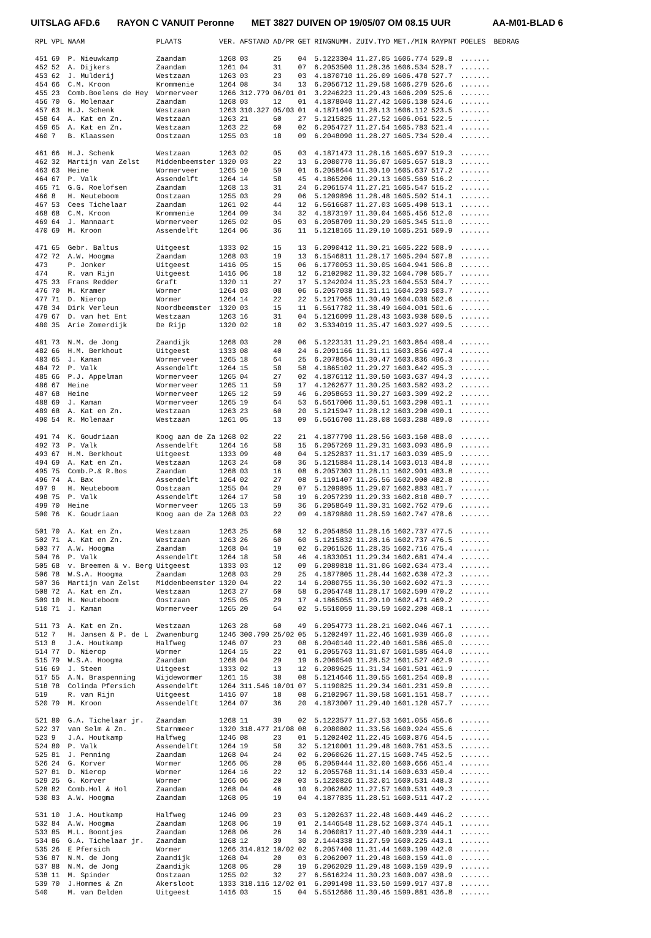UITSLAG AFD.6 RAYON C VANUIT Peronne MET 3827 DUIVEN OP 19/05/07 OM 08.15 UUR AA-M01-BLAD 6
| RPL | VPL | NAAM | PLAATS | VER. | AFSTAND | AD/PR | GET | RINGNUMM. | ZUIV.TYD | MET./MIN | RAYPNT | POELES | BEDRAG |
| --- | --- | --- | --- | --- | --- | --- | --- | --- | --- | --- | --- | --- | --- |
| 451 | 69 | P. Nieuwkamp | Zaandam | 1268 | 03 | 25 | 04 | 5.1223304 | 11.27.05 | 1606.774 | 529.8 | ....... | |
| 452 | 52 | A. Dijkers | Zaandam | 1261 | 04 | 31 | 07 | 6.2053500 | 11.28.36 | 1606.534 | 528.7 | ....... | |
| 453 | 62 | J. Mulderij | Westzaan | 1263 | 03 | 23 | 03 | 4.1870710 | 11.26.09 | 1606.478 | 527.7 | ....... | |
| 454 | 66 | C.M. Kroon | Krommenie | 1264 | 08 | 34 | 13 | 6.2056712 | 11.29.58 | 1606.279 | 526.6 | ....... | |
| 455 | 23 | Comb.Boelens de Hey | Wormerveer | 1266 | 312.779 | 06/01 | 01 | 3.2246223 | 11.29.43 | 1606.209 | 525.6 | ....... | |
| 456 | 70 | G. Molenaar | Zaandam | 1268 | 03 | 12 | 01 | 4.1878040 | 11.27.42 | 1606.130 | 524.6 | ....... | |
| 457 | 63 | H.J. Schenk | Westzaan | 1263 | 310.327 | 05/03 | 01 | 4.1871490 | 11.28.13 | 1606.112 | 523.5 | ....... | |
| 458 | 64 | A. Kat en Zn. | Westzaan | 1263 | 21 | 60 | 27 | 5.1215825 | 11.27.52 | 1606.061 | 522.5 | ....... | |
| 459 | 65 | A. Kat en Zn. | Westzaan | 1263 | 22 | 60 | 02 | 6.2054727 | 11.27.54 | 1605.783 | 521.4 | ....... | |
| 460 | 7 | B. Klaassen | Oostzaan | 1255 | 03 | 18 | 09 | 6.2048090 | 11.28.27 | 1605.734 | 520.4 | ....... | |
| 461 | 66 | H.J. Schenk | Westzaan | 1263 | 02 | 05 | 03 | 4.1871473 | 11.28.16 | 1605.697 | 519.3 | ....... | |
| 462 | 32 | Martijn van Zelst | Middenbeemster | 1320 | 03 | 22 | 13 | 6.2080770 | 11.36.07 | 1605.657 | 518.3 | ....... | |
| 463 | 63 | Heine | Wormerveer | 1265 | 10 | 59 | 01 | 6.2058644 | 11.30.10 | 1605.637 | 517.2 | ....... | |
| 464 | 67 | P. Valk | Assendelft | 1264 | 14 | 58 | 45 | 4.1865206 | 11.29.13 | 1605.569 | 516.2 | ....... | |
| 465 | 71 | G.G. Roelofsen | Zaandam | 1268 | 13 | 31 | 24 | 6.2061574 | 11.27.21 | 1605.547 | 515.2 | ....... | |
| 466 | 8 | H. Neuteboom | Oostzaan | 1255 | 03 | 29 | 06 | 5.1209896 | 11.28.48 | 1605.502 | 514.1 | ....... | |
| 467 | 53 | Cees Tichelaar | Zaandam | 1261 | 02 | 44 | 12 | 6.5616687 | 11.27.03 | 1605.490 | 513.1 | ....... | |
| 468 | 68 | C.M. Kroon | Krommenie | 1264 | 09 | 34 | 32 | 4.1873197 | 11.30.04 | 1605.456 | 512.0 | ....... | |
| 469 | 64 | J. Mannaart | Wormerveer | 1265 | 02 | 05 | 03 | 6.2058709 | 11.30.29 | 1605.345 | 511.0 | ....... | |
| 470 | 69 | M. Kroon | Assendelft | 1264 | 06 | 36 | 11 | 5.1218165 | 11.29.10 | 1605.251 | 509.9 | ....... | |
| 471 | 65 | Gebr. Baltus | Uitgeest | 1333 | 02 | 15 | 13 | 6.2090412 | 11.30.21 | 1605.222 | 508.9 | ....... | |
| 472 | 72 | A.W. Hoogma | Zaandam | 1268 | 03 | 19 | 13 | 6.1546811 | 11.28.17 | 1605.204 | 507.8 | ....... | |
| 473 | | P. Jonker | Uitgeest | 1416 | 05 | 15 | 06 | 6.1770053 | 11.30.05 | 1604.941 | 506.8 | ....... | |
| 474 | | R. van Rijn | Uitgeest | 1416 | 06 | 18 | 12 | 6.2102982 | 11.30.32 | 1604.700 | 505.7 | ....... | |
| 475 | 33 | Frans Redder | Graft | 1320 | 11 | 27 | 17 | 5.1242024 | 11.35.23 | 1604.553 | 504.7 | ....... | |
| 476 | 70 | M. Kramer | Wormer | 1264 | 03 | 08 | 06 | 6.2057038 | 11.31.11 | 1604.293 | 503.7 | ....... | |
| 477 | 71 | D. Nierop | Wormer | 1264 | 14 | 22 | 22 | 5.1217965 | 11.30.49 | 1604.038 | 502.6 | ....... | |
| 478 | 34 | Dirk Verleun | Noordbeemster | 1320 | 03 | 15 | 11 | 6.5617782 | 11.38.49 | 1604.001 | 501.6 | ....... | |
| 479 | 67 | D. van het Ent | Westzaan | 1263 | 16 | 31 | 04 | 5.1216099 | 11.28.43 | 1603.930 | 500.5 | ....... | |
| 480 | 35 | Arie Zomerdijk | De Rijp | 1320 | 02 | 18 | 02 | 3.5334019 | 11.35.47 | 1603.927 | 499.5 | ....... | |
| 481 | 73 | N.M. de Jong | Zaandijk | 1268 | 03 | 20 | 06 | 5.1223131 | 11.29.21 | 1603.864 | 498.4 | ....... | |
| 482 | 66 | H.M. Berkhout | Uitgeest | 1333 | 08 | 40 | 24 | 6.2091166 | 11.31.11 | 1603.856 | 497.4 | ....... | |
| 483 | 65 | J. Kaman | Wormerveer | 1265 | 18 | 64 | 25 | 6.2078654 | 11.30.47 | 1603.836 | 496.3 | ....... | |
| 484 | 72 | P. Valk | Assendelft | 1264 | 15 | 58 | 58 | 4.1865102 | 11.29.27 | 1603.642 | 495.3 | ....... | |
| 485 | 66 | P.J. Appelman | Wormerveer | 1265 | 04 | 27 | 02 | 4.1876112 | 11.30.50 | 1603.637 | 494.3 | ....... | |
| 486 | 67 | Heine | Wormerveer | 1265 | 11 | 59 | 17 | 4.1262677 | 11.30.25 | 1603.582 | 493.2 | ....... | |
| 487 | 68 | Heine | Wormerveer | 1265 | 12 | 59 | 46 | 6.2058653 | 11.30.27 | 1603.309 | 492.2 | ....... | |
| 488 | 69 | J. Kaman | Wormerveer | 1265 | 19 | 64 | 53 | 6.5617006 | 11.30.51 | 1603.290 | 491.1 | ....... | |
| 489 | 68 | A. Kat en Zn. | Westzaan | 1263 | 23 | 60 | 20 | 5.1215947 | 11.28.12 | 1603.290 | 490.1 | ....... | |
| 490 | 54 | R. Molenaar | Westzaan | 1261 | 05 | 13 | 09 | 6.5616700 | 11.28.08 | 1603.288 | 489.0 | ....... | |
| 491 | 74 | K. Goudriaan | Koog aan de Za | 1268 | 02 | 22 | 21 | 4.1877790 | 11.28.56 | 1603.160 | 488.0 | ....... | |
| 492 | 73 | P. Valk | Assendelft | 1264 | 16 | 58 | 15 | 6.2057269 | 11.29.31 | 1603.093 | 486.9 | ....... | |
| 493 | 67 | H.M. Berkhout | Uitgeest | 1333 | 09 | 40 | 04 | 5.1252837 | 11.31.17 | 1603.039 | 485.9 | ....... | |
| 494 | 69 | A. Kat en Zn. | Westzaan | 1263 | 24 | 60 | 36 | 5.1215884 | 11.28.14 | 1603.013 | 484.8 | ....... | |
| 495 | 75 | Comb.P.& R.Bos | Zaandam | 1268 | 03 | 16 | 08 | 6.2057303 | 11.28.11 | 1602.901 | 483.8 | ....... | |
| 496 | 74 | A. Bax | Assendelft | 1264 | 02 | 27 | 08 | 5.1191407 | 11.26.56 | 1602.900 | 482.8 | ....... | |
| 497 | 9 | H. Neuteboom | Oostzaan | 1255 | 04 | 29 | 07 | 5.1209895 | 11.29.07 | 1602.883 | 481.7 | ....... | |
| 498 | 75 | P. Valk | Assendelft | 1264 | 17 | 58 | 19 | 6.2057239 | 11.29.33 | 1602.818 | 480.7 | ....... | |
| 499 | 70 | Heine | Wormerveer | 1265 | 13 | 59 | 36 | 6.2058649 | 11.30.31 | 1602.762 | 479.6 | ....... | |
| 500 | 76 | K. Goudriaan | Koog aan de Za | 1268 | 03 | 22 | 09 | 4.1879880 | 11.28.59 | 1602.747 | 478.6 | ....... | |
| 501 | 70 | A. Kat en Zn. | Westzaan | 1263 | 25 | 60 | 12 | 6.2054850 | 11.28.16 | 1602.737 | 477.5 | ....... | |
| 502 | 71 | A. Kat en Zn. | Westzaan | 1263 | 26 | 60 | 60 | 5.1215832 | 11.28.16 | 1602.737 | 476.5 | ....... | |
| 503 | 77 | A.W. Hoogma | Zaandam | 1268 | 04 | 19 | 02 | 6.2061526 | 11.28.35 | 1602.716 | 475.4 | ....... | |
| 504 | 76 | P. Valk | Assendelft | 1264 | 18 | 58 | 46 | 4.1833051 | 11.29.34 | 1602.681 | 474.4 | ....... | |
| 505 | 68 | v. Breemen & v. Berg | Uitgeest | 1333 | 03 | 12 | 09 | 6.2089818 | 11.31.06 | 1602.634 | 473.4 | ....... | |
| 506 | 78 | W.S.A. Hoogma | Zaandam | 1268 | 03 | 29 | 25 | 4.1877805 | 11.28.44 | 1602.630 | 472.3 | ....... | |
| 507 | 36 | Martijn van Zelst | Middenbeemster | 1320 | 04 | 22 | 14 | 6.2080755 | 11.36.30 | 1602.602 | 471.3 | ....... | |
| 508 | 72 | A. Kat en Zn. | Westzaan | 1263 | 27 | 60 | 58 | 6.2054748 | 11.28.17 | 1602.599 | 470.2 | ....... | |
| 509 | 10 | H. Neuteboom | Oostzaan | 1255 | 05 | 29 | 17 | 4.1865055 | 11.29.10 | 1602.471 | 469.2 | ....... | |
| 510 | 71 | J. Kaman | Wormerveer | 1265 | 20 | 64 | 02 | 5.5510059 | 11.30.59 | 1602.200 | 468.1 | ....... | |
| 511 | 73 | A. Kat en Zn. | Westzaan | 1263 | 28 | 60 | 49 | 6.2054773 | 11.28.21 | 1602.046 | 467.1 | ....... | |
| 512 | 7 | H. Jansen & P. de L | Zwanenburg | 1246 | 300.790 | 25/02 | 05 | 5.1202497 | 11.22.46 | 1601.939 | 466.0 | ....... | |
| 513 | 8 | J.A. Houtkamp | Halfweg | 1246 | 07 | 23 | 08 | 6.2040140 | 11.22.40 | 1601.586 | 465.0 | ....... | |
| 514 | 77 | D. Nierop | Wormer | 1264 | 15 | 22 | 01 | 6.2055763 | 11.31.07 | 1601.585 | 464.0 | ....... | |
| 515 | 79 | W.S.A. Hoogma | Zaandam | 1268 | 04 | 29 | 19 | 6.2060540 | 11.28.52 | 1601.527 | 462.9 | ....... | |
| 516 | 69 | J. Steen | Uitgeest | 1333 | 02 | 13 | 12 | 6.2089625 | 11.31.34 | 1601.501 | 461.9 | ....... | |
| 517 | 55 | A.N. Braspenning | Wijdewormer | 1261 | 15 | 38 | 08 | 5.1214646 | 11.30.55 | 1601.254 | 460.8 | ....... | |
| 518 | 78 | Colinda Pfersich | Assendelft | 1264 | 311.546 | 10/01 | 07 | 5.1190825 | 11.29.34 | 1601.231 | 459.8 | ....... | |
| 519 | | R. van Rijn | Uitgeest | 1416 | 07 | 18 | 08 | 6.2102967 | 11.30.58 | 1601.151 | 458.7 | ....... | |
| 520 | 79 | M. Kroon | Assendelft | 1264 | 07 | 36 | 20 | 4.1873007 | 11.29.40 | 1601.128 | 457.7 | ....... | |
| 521 | 80 | G.A. Tichelaar jr. | Zaandam | 1268 | 11 | 39 | 02 | 5.1223577 | 11.27.53 | 1601.055 | 456.6 | ....... | |
| 522 | 37 | van Selm & Zn. | Starnmeer | 1320 | 318.477 | 21/08 | 08 | 6.2080802 | 11.33.56 | 1600.924 | 455.6 | ....... | |
| 523 | 9 | J.A. Houtkamp | Halfweg | 1246 | 08 | 23 | 01 | 5.1202402 | 11.22.45 | 1600.876 | 454.5 | ....... | |
| 524 | 80 | P. Valk | Assendelft | 1264 | 19 | 58 | 32 | 5.1210001 | 11.29.48 | 1600.761 | 453.5 | ....... | |
| 525 | 81 | J. Penning | Zaandam | 1268 | 04 | 24 | 02 | 6.2060626 | 11.27.15 | 1600.745 | 452.5 | ....... | |
| 526 | 24 | G. Korver | Wormer | 1266 | 05 | 20 | 05 | 6.2059444 | 11.32.00 | 1600.666 | 451.4 | ....... | |
| 527 | 81 | D. Nierop | Wormer | 1264 | 16 | 22 | 12 | 6.2055768 | 11.31.14 | 1600.633 | 450.4 | ....... | |
| 529 | 25 | G. Korver | Wormer | 1266 | 06 | 20 | 03 | 5.1220826 | 11.32.01 | 1600.531 | 448.3 | ....... | |
| 528 | 82 | Comb.Hol & Hol | Zaandam | 1268 | 04 | 46 | 10 | 6.2062602 | 11.27.57 | 1600.531 | 449.3 | ....... | |
| 530 | 83 | A.W. Hoogma | Zaandam | 1268 | 05 | 19 | 04 | 4.1877835 | 11.28.51 | 1600.511 | 447.2 | ....... | |
| 531 | 10 | J.A. Houtkamp | Halfweg | 1246 | 09 | 23 | 03 | 5.1202637 | 11.22.48 | 1600.449 | 446.2 | ....... | |
| 532 | 84 | A.W. Hoogma | Zaandam | 1268 | 06 | 19 | 01 | 2.1446548 | 11.28.52 | 1600.374 | 445.1 | ....... | |
| 533 | 85 | M.L. Boontjes | Zaandam | 1268 | 06 | 26 | 14 | 6.2060817 | 11.27.40 | 1600.239 | 444.1 | ....... | |
| 534 | 86 | G.A. Tichelaar jr. | Zaandam | 1268 | 12 | 39 | 30 | 2.1444338 | 11.27.59 | 1600.225 | 443.1 | ....... | |
| 535 | 26 | E Pfersich | Wormer | 1266 | 314.812 | 10/02 | 02 | 6.2057400 | 11.31.44 | 1600.199 | 442.0 | ....... | |
| 536 | 87 | N.M. de Jong | Zaandijk | 1268 | 04 | 20 | 03 | 6.2062007 | 11.29.48 | 1600.159 | 441.0 | ....... | |
| 537 | 88 | N.M. de Jong | Zaandijk | 1268 | 05 | 20 | 19 | 6.2062029 | 11.29.48 | 1600.159 | 439.9 | ....... | |
| 538 | 11 | M. Spinder | Oostzaan | 1255 | 02 | 32 | 27 | 6.5616224 | 11.30.23 | 1600.007 | 438.9 | ....... | |
| 539 | 70 | J.Hommes & Zn | Akersloot | 1333 | 318.116 | 12/02 | 01 | 6.2091498 | 11.33.50 | 1599.917 | 437.8 | ....... | |
| 540 | | M. van Delden | Uitgeest | 1416 | 03 | 15 | 04 | 5.5512686 | 11.30.46 | 1599.881 | 436.8 | ....... | |